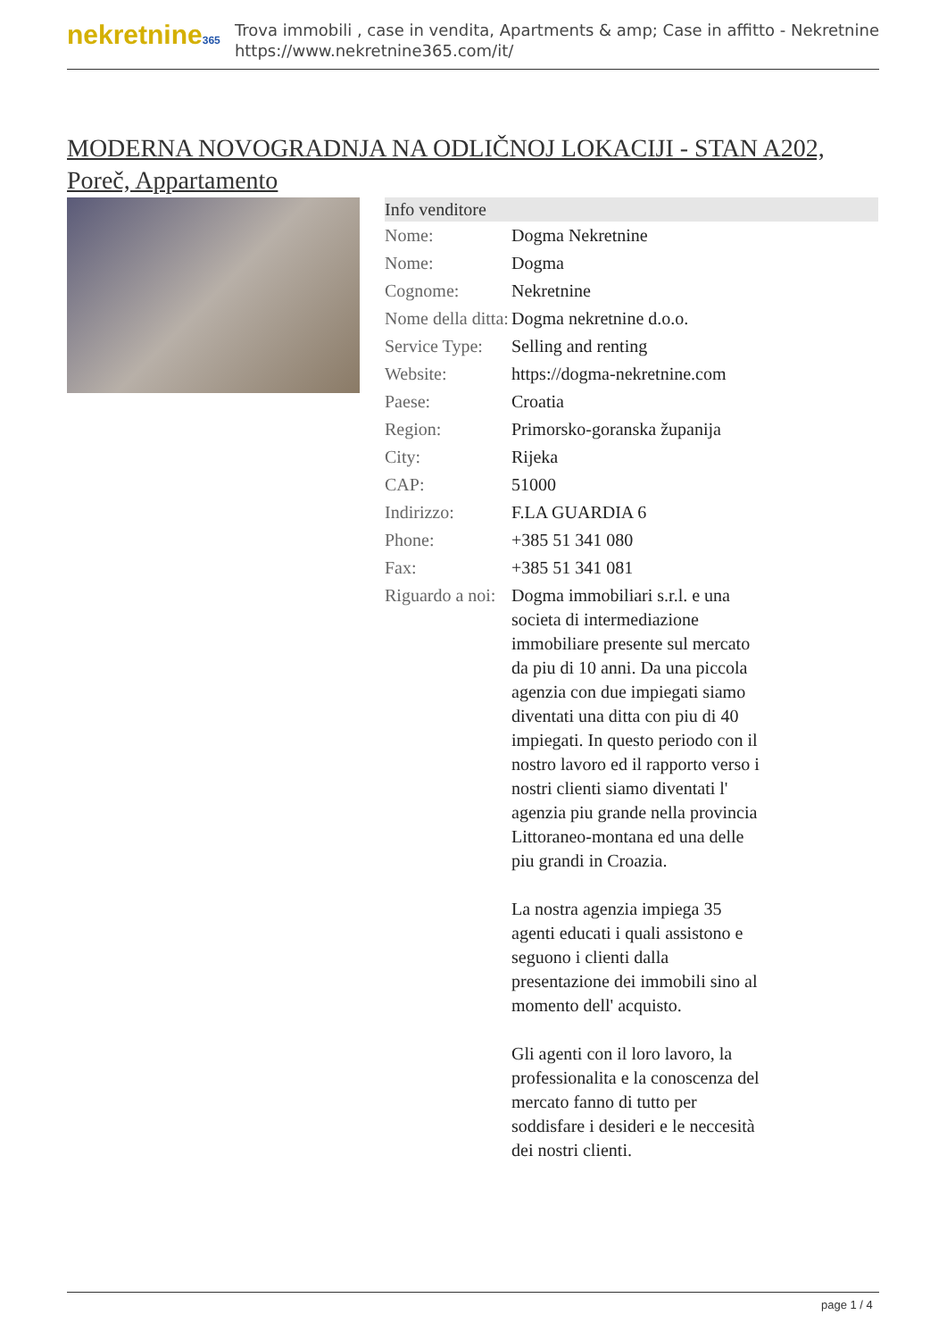nekretnine365
Trova immobili , case in vendita, Apartments & amp; Case in affitto - Nekretnine
https://www.nekretnine365.com/it/
MODERNA NOVOGRADNJA NA ODLIČNOJ LOKACIJI - STAN A202, Poreč, Appartamento
| Info venditore | |
| --- | --- |
| Nome: | Dogma Nekretnine |
| Nome: | Dogma |
| Cognome: | Nekretnine |
| Nome della ditta: | Dogma nekretnine d.o.o. |
| Service Type: | Selling and renting |
| Website: | https://dogma-nekretnine.com |
| Paese: | Croatia |
| Region: | Primorsko-goranska županija |
| City: | Rijeka |
| CAP: | 51000 |
| Indirizzo: | F.LA GUARDIA 6 |
| Phone: | +385 51 341 080 |
| Fax: | +385 51 341 081 |
| Riguardo a noi: | Dogma immobiliari s.r.l. e una societa di intermediazione immobiliare presente sul mercato da piu di 10 anni. Da una piccola agenzia con due impiegati siamo diventati una ditta con piu di 40 impiegati. In questo periodo con il nostro lavoro ed il rapporto verso i nostri clienti siamo diventati l' agenzia piu grande nella provincia Littoraneo-montana ed una delle piu grandi in Croazia. La nostra agenzia impiega 35 agenti educati i quali assistono e seguono i clienti dalla presentazione dei immobili sino al momento dell' acquisto. Gli agenti con il loro lavoro, la professionalita e la conoscenza del mercato fanno di tutto per soddisfare i desideri e le neccesità dei nostri clienti. |
page 1 / 4